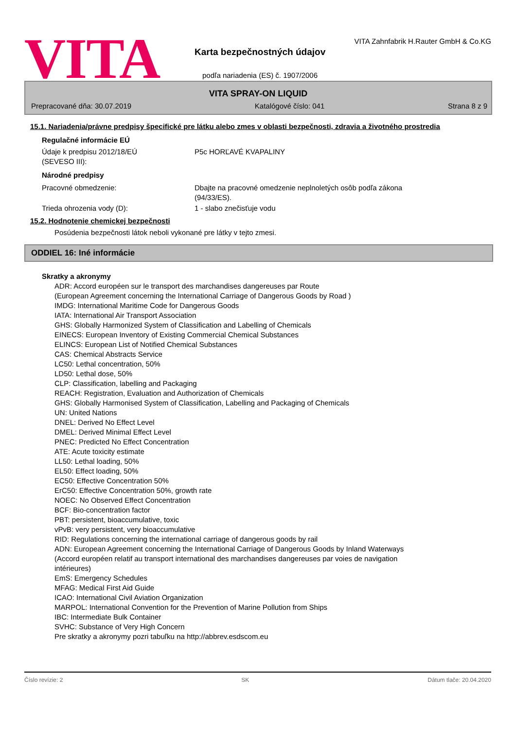VITA
VITA Zahnfabrik H.Rauter GmbH & Co.KG
Karta bezpečnostných údajov
podľa nariadenia (ES) č. 1907/2006
VITA SPRAY-ON LIQUID
Prepracované dňa: 30.07.2019 Katalógové číslo: 041 Strana 8 z 9
15.1. Nariadenia/právne predpisy špecifické pre látku alebo zmes v oblasti bezpečnosti, zdravia a životného prostredia
Regulačné informácie EÚ
Údaje k predpisu 2012/18/EÚ
(SEVESO III):
P5c HORĽAVÉ KVAPALINY
Národné predpisy
Pracovné obmedzenie: Dbajte na pracovné omedzenie neplnoletých osôb podľa zákona
(94/33/ES).
Trieda ohrozenia vody (D): 1 - slabo znečisťuje vodu
15.2. Hodnotenie chemickej bezpečnosti
Posúdenia bezpečnosti látok neboli vykonané pre látky v tejto zmesi.
ODDIEL 16: Iné informácie
Skratky a akronymy
ADR: Accord européen sur le transport des marchandises dangereuses par Route
(European Agreement concerning the International Carriage of Dangerous Goods by Road )
IMDG: International Maritime Code for Dangerous Goods
IATA: International Air Transport Association
GHS: Globally Harmonized System of Classification and Labelling of Chemicals
EINECS: European Inventory of Existing Commercial Chemical Substances
ELINCS: European List of Notified Chemical Substances
CAS: Chemical Abstracts Service
LC50: Lethal concentration, 50%
LD50: Lethal dose, 50%
CLP: Classification, labelling and Packaging
REACH: Registration, Evaluation and Authorization of Chemicals
GHS: Globally Harmonised System of Classification, Labelling and Packaging of Chemicals
UN: United Nations
DNEL: Derived No Effect Level
DMEL: Derived Minimal Effect Level
PNEC: Predicted No Effect Concentration
ATE: Acute toxicity estimate
LL50: Lethal loading, 50%
EL50: Effect loading, 50%
EC50: Effective Concentration 50%
ErC50: Effective Concentration 50%, growth rate
NOEC: No Observed Effect Concentration
BCF: Bio-concentration factor
PBT: persistent, bioaccumulative, toxic
vPvB: very persistent, very bioaccumulative
RID: Regulations concerning the international carriage of dangerous goods by rail
ADN: European Agreement concerning the International Carriage of Dangerous Goods by Inland Waterways
(Accord européen relatif au transport international des marchandises dangereuses par voies de navigation
intérieures)
EmS: Emergency Schedules
MFAG: Medical First Aid Guide
ICAO: International Civil Aviation Organization
MARPOL: International Convention for the Prevention of Marine Pollution from Ships
IBC: Intermediate Bulk Container
SVHC: Substance of Very High Concern
Pre skratky a akronymy pozri tabuľku na http://abbrev.esdscom.eu
Číslo revízie: 2 SK Dátum tlače: 20.04.2020